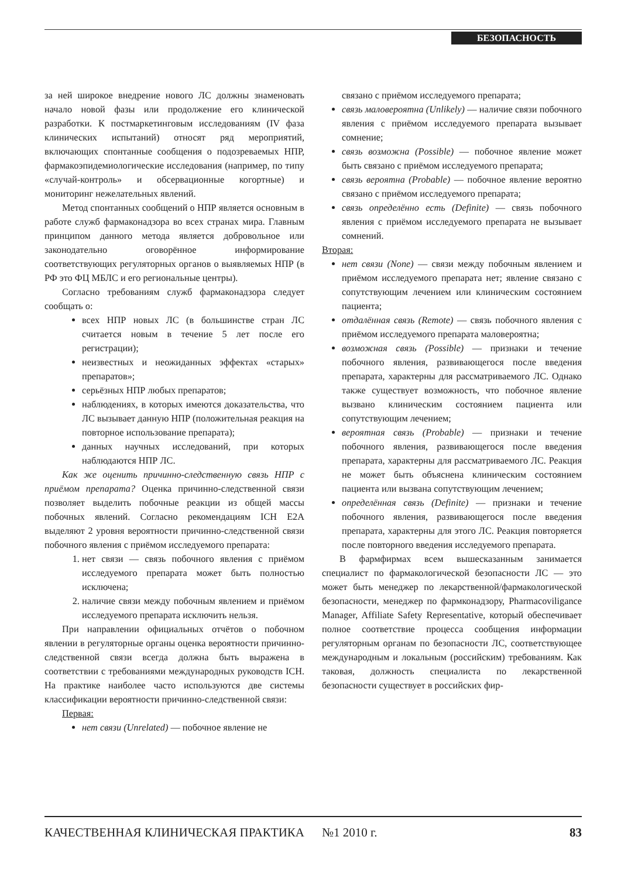БЕЗОПАСНОСТЬ
за ней широкое внедрение нового ЛС должны знаменовать начало новой фазы или продолжение его клинической разработки. К постмаркетинговым исследованиям (IV фаза клинических испытаний) относят ряд мероприятий, включающих спонтанные сообщения о подозреваемых НПР, фармакоэпидемиологические исследования (например, по типу «случай-контроль» и обсервационные когортные) и мониторинг нежелательных явлений.
Метод спонтанных сообщений о НПР является основным в работе служб фармаконадзора во всех странах мира. Главным принципом данного метода является добровольное или законодательно оговорённое информирование соответствующих регуляторных органов о выявляемых НПР (в РФ это ФЦ МБЛС и его региональные центры).
Согласно требованиям служб фармаконадзора следует сообщать о:
всех НПР новых ЛС (в большинстве стран ЛС считается новым в течение 5 лет после его регистрации);
неизвестных и неожиданных эффектах «старых» препаратов»;
серьёзных НПР любых препаратов;
наблюдениях, в которых имеются доказательства, что ЛС вызывает данную НПР (положительная реакция на повторное использование препарата);
данных научных исследований, при которых наблюдаются НПР ЛС.
Как же оценить причинно-следственную связь НПР с приёмом препарата? Оценка причинно-следственной связи позволяет выделить побочные реакции из общей массы побочных явлений. Согласно рекомендациям ICH E2A выделяют 2 уровня вероятности причинно-следственной связи побочного явления с приёмом исследуемого препарата:
1. нет связи — связь побочного явления с приёмом исследуемого препарата может быть полностью исключена;
2. наличие связи между побочным явлением и приёмом исследуемого препарата исключить нельзя.
При направлении официальных отчётов о побочном явлении в регуляторные органы оценка вероятности причинно-следственной связи всегда должна быть выражена в соответствии с требованиями международных руководств ICH. На практике наиболее часто используются две системы классификации вероятности причинно-следственной связи:
Первая:
нет связи (Unrelated) — побочное явление не
связано с приёмом исследуемого препарата;
связь маловероятна (Unlikely) — наличие связи побочного явления с приёмом исследуемого препарата вызывает сомнение;
связь возможна (Possible) — побочное явление может быть связано с приёмом исследуемого препарата;
связь вероятна (Probable) — побочное явление вероятно связано с приёмом исследуемого препарата;
связь определённо есть (Definite) — связь побочного явления с приёмом исследуемого препарата не вызывает сомнений.
Вторая:
нет связи (None) — связи между побочным явлением и приёмом исследуемого препарата нет; явление связано с сопутствующим лечением или клиническим состоянием пациента;
отдалённая связь (Remote) — связь побочного явления с приёмом исследуемого препарата маловероятна;
возможная связь (Possible) — признаки и течение побочного явления, развивающегося после введения препарата, характерны для рассматриваемого ЛС. Однако также существует возможность, что побочное явление вызвано клиническим состоянием пациента или сопутствующим лечением;
вероятная связь (Probable) — признаки и течение побочного явления, развивающегося после введения препарата, характерны для рассматриваемого ЛС. Реакция не может быть объяснена клиническим состоянием пациента или вызвана сопутствующим лечением;
определённая связь (Definite) — признаки и течение побочного явления, развивающегося после введения препарата, характерны для этого ЛС. Реакция повторяется после повторного введения исследуемого препарата.
В фармфирмах всем вышесказанным занимается специалист по фармакологической безопасности ЛС — это может быть менеджер по лекарственной/фармакологической безопасности, менеджер по фармконадзору, Pharmacoviligance Manager, Affiliate Safety Representative, который обеспечивает полное соответствие процесса сообщения информации регуляторным органам по безопасности ЛС, соответствующее международным и локальным (российским) требованиям. Как таковая, должность специалиста по лекарственной безопасности существует в российских фир-
КАЧЕСТВЕННАЯ КЛИНИЧЕСКАЯ ПРАКТИКА №1 2010 г. 83